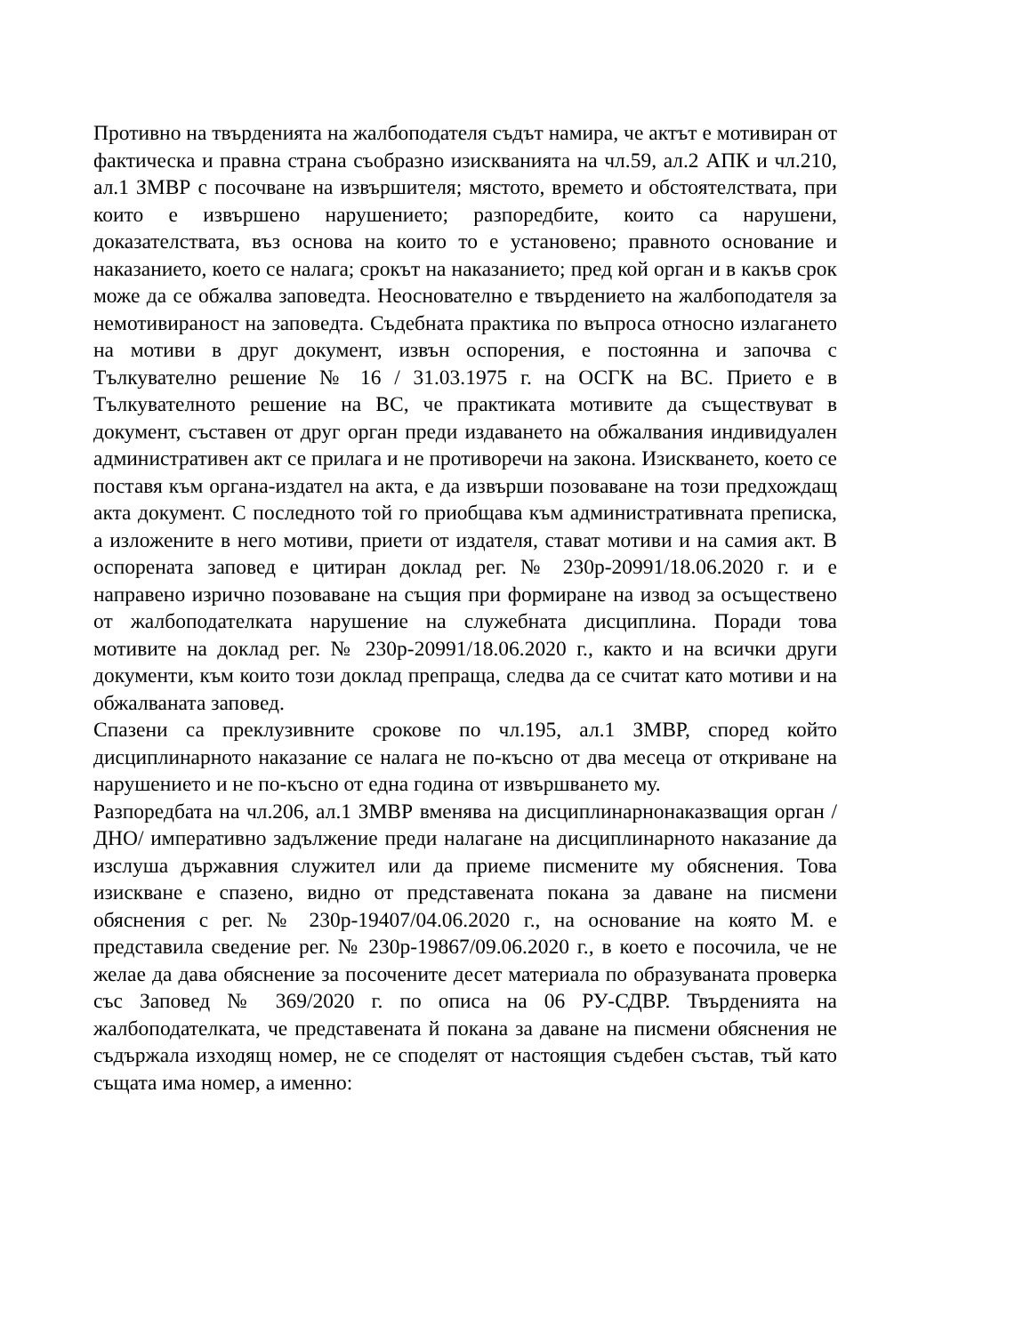Противно на твърденията на жалбоподателя съдът намира, че актът е мотивиран от фактическа и правна страна съобразно изискванията на чл.59, ал.2 АПК и чл.210, ал.1 ЗМВР с посочване на извършителя; мястото, времето и обстоятелствата, при които е извършено нарушението; разпоредбите, които са нарушени, доказателствата, въз основа на които то е установено; правното основание и наказанието, което се налага; срокът на наказанието; пред кой орган и в какъв срок може да се обжалва заповедта. Неоснователно е твърдението на жалбоподателя за немотивираност на заповедта. Съдебната практика по въпроса относно излагането на мотиви в друг документ, извън оспорения, е постоянна и започва с Тълкувателно решение № 16 / 31.03.1975 г. на ОСГК на ВС. Прието е в Тълкувателното решение на ВС, че практиката мотивите да съществуват в документ, съставен от друг орган преди издаването на обжалвания индивидуален административен акт се прилага и не противоречи на закона. Изискването, което се поставя към органа-издател на акта, е да извърши позоваване на този предхождащ акта документ. С последното той го приобщава към административната преписка, а изложените в него мотиви, приети от издателя, стават мотиви и на самия акт. В оспорената заповед е цитиран доклад рег. № 230р-20991/18.06.2020 г. и е направено изрично позоваване на същия при формиране на извод за осъществено от жалбоподателката нарушение на служебната дисциплина. Поради това мотивите на доклад рег. № 230р-20991/18.06.2020 г., както и на всички други документи, към които този доклад препраща, следва да се считат като мотиви и на обжалваната заповед.
Спазени са преклузивните срокове по чл.195, ал.1 ЗМВР, според който дисциплинарното наказание се налага не по-късно от два месеца от откриване на нарушението и не по-късно от една година от извършването му.
Разпоредбата на чл.206, ал.1 ЗМВР вменява на дисциплинарнонаказващия орган /ДНО/ императивно задължение преди налагане на дисциплинарното наказание да изслуша държавния служител или да приеме писмените му обяснения. Това изискване е спазено, видно от представената покана за даване на писмени обяснения с рег. № 230р-19407/04.06.2020 г., на основание на която М. е представила сведение рег. № 230р-19867/09.06.2020 г., в което е посочила, че не желае да дава обяснение за посочените десет материала по образуваната проверка със Заповед № 369/2020 г. по описа на 06 РУ-СДВР. Твърденията на жалбоподателката, че представената й покана за даване на писмени обяснения не съдържала изходящ номер, не се споделят от настоящия съдебен състав, тъй като същата има номер, а именно: